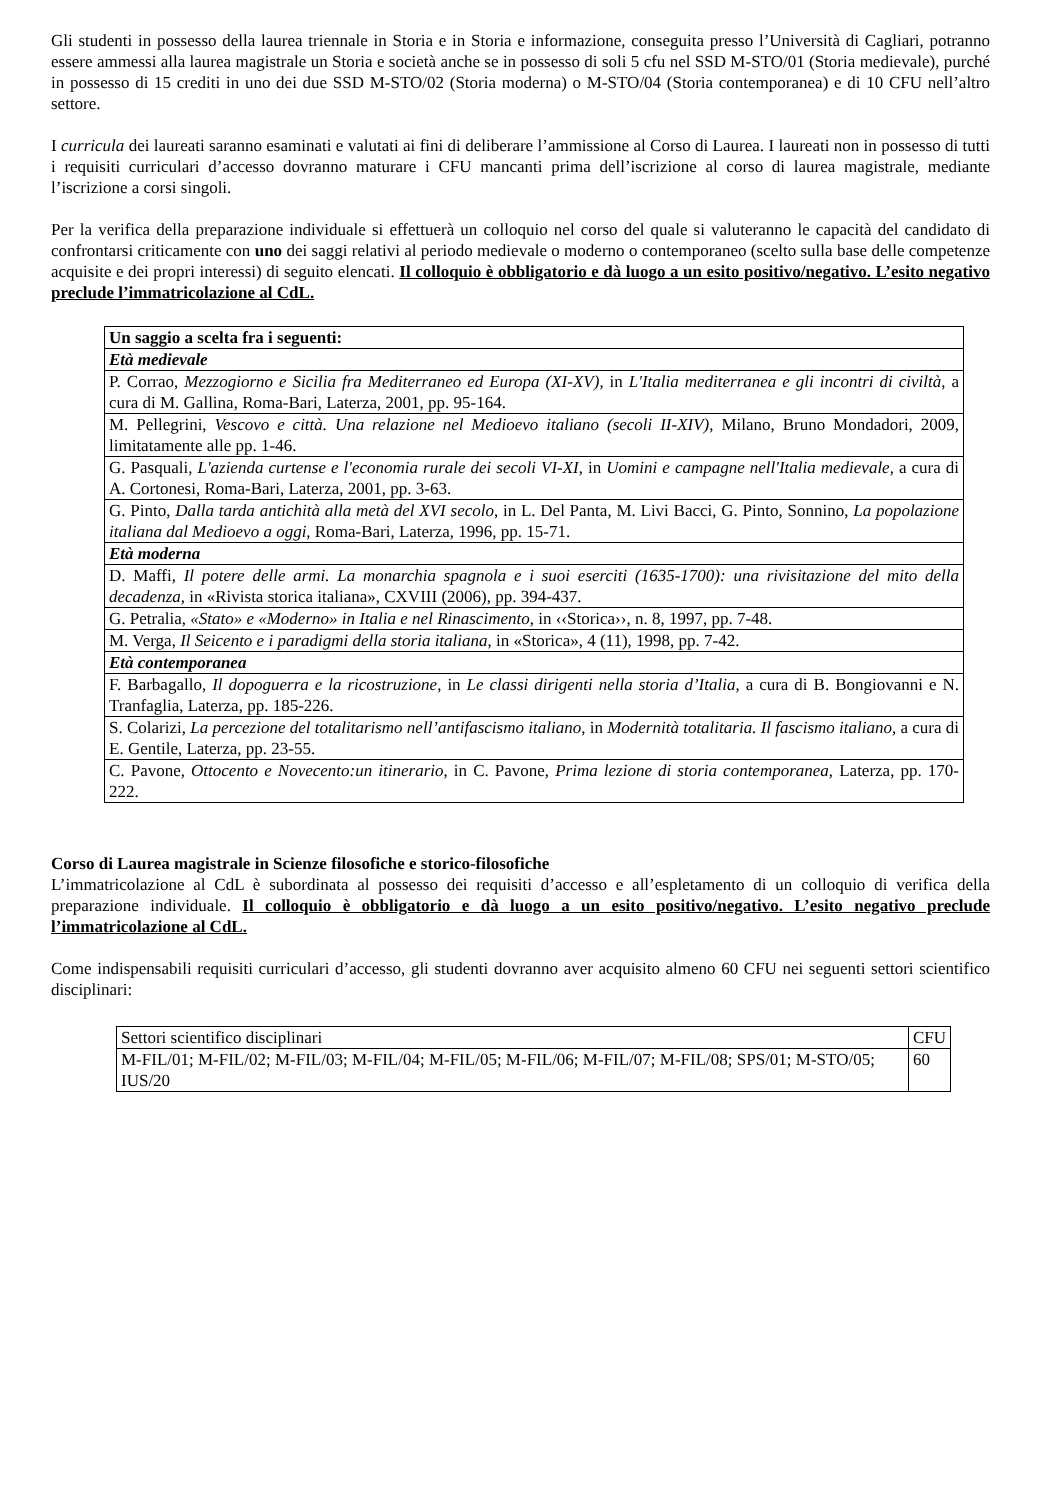Gli studenti in possesso della laurea triennale in Storia e in Storia e informazione, conseguita presso l’Università di Cagliari, potranno essere ammessi alla laurea magistrale un Storia e società anche se in possesso di soli 5 cfu nel SSD M-STO/01 (Storia medievale), purché in possesso di 15 crediti in uno dei due SSD M-STO/02 (Storia moderna) o M-STO/04 (Storia contemporanea) e di 10 CFU nell’altro settore.
I curricula dei laureati saranno esaminati e valutati ai fini di deliberare l’ammissione al Corso di Laurea. I laureati non in possesso di tutti i requisiti curriculari d’accesso dovranno maturare i CFU mancanti prima dell’iscrizione al corso di laurea magistrale, mediante l’iscrizione a corsi singoli.
Per la verifica della preparazione individuale si effettuerà un colloquio nel corso del quale si valuteranno le capacità del candidato di confrontarsi criticamente con uno dei saggi relativi al periodo medievale o moderno o contemporaneo (scelto sulla base delle competenze acquisite e dei propri interessi) di seguito elencati. Il colloquio è obbligatorio e dà luogo a un esito positivo/negativo. L’esito negativo preclude l’immatricolazione al CdL.
| Un saggio a scelta fra i seguenti: |
| Età medievale |
| P. Corrao, Mezzogiorno e Sicilia fra Mediterraneo ed Europa (XI-XV) , in L'Italia mediterranea e gli incontri di civiltà , a cura di M. Gallina, Roma-Bari, Laterza, 2001, pp. 95-164. |
| M. Pellegrini, Vescovo e città. Una relazione nel Medioevo italiano (secoli II-XIV) , Milano, Bruno Mondadori, 2009, limitatamente alle pp. 1-46. |
| G. Pasquali, L'azienda curtense e l'economia rurale dei secoli VI-XI , in Uomini e campagne nell'Italia medievale , a cura di A. Cortonesi, Roma-Bari, Laterza, 2001, pp. 3-63. |
| G. Pinto, Dalla tarda antichità alla metà del XVI secolo , in L. Del Panta, M. Livi Bacci, G. Pinto, Sonnino, La popolazione italiana dal Medioevo a oggi , Roma-Bari, Laterza, 1996, pp. 15-71. |
| Età moderna |
| D. Maffi, Il potere delle armi. La monarchia spagnola e i suoi eserciti (1635-1700): una rivisitazione del mito della decadenza, in «Rivista storica italiana», CXVIII (2006), pp. 394-437. |
| G. Petralia, «Stato» e «Moderno» in Italia e nel Rinascimento , in ‹‹Storica››, n. 8, 1997, pp. 7-48. |
| M. Verga, Il Seicento e i paradigmi della storia italiana , in «Storica», 4 (11), 1998, pp. 7-42. |
| Età contemporanea |
| F. Barbagallo, Il dopoguerra e la ricostruzione , in Le classi dirigenti nella storia d’Italia , a cura di B. Bongiovanni e N. Tranfaglia, Laterza, pp. 185-226. |
| S. Colarizi, La percezione del totalitarismo nell’antifascismo italiano , in Modernità totalitaria. Il fascismo italiano , a cura di E. Gentile, Laterza, pp. 23-55. |
| C. Pavone, Ottocento e Novecento:un itinerario , in C. Pavone, Prima lezione di storia contemporanea , Laterza, pp. 170-222. |
Corso di Laurea magistrale in Scienze filosofiche e storico-filosofiche
L’immatricolazione al CdL è subordinata al possesso dei requisiti d’accesso e all’espletamento di un colloquio di verifica della preparazione individuale. Il colloquio è obbligatorio e dà luogo a un esito positivo/negativo. L’esito negativo preclude l’immatricolazione al CdL.
Come indispensabili requisiti curriculari d’accesso, gli studenti dovranno aver acquisito almeno 60 CFU nei seguenti settori scientifico disciplinari:
| Settori scientifico disciplinari | CFU |
| M-FIL/01; M-FIL/02; M-FIL/03; M-FIL/04; M-FIL/05; M-FIL/06; M-FIL/07; M-FIL/08; SPS/01; M-STO/05; IUS/20 | 60 |